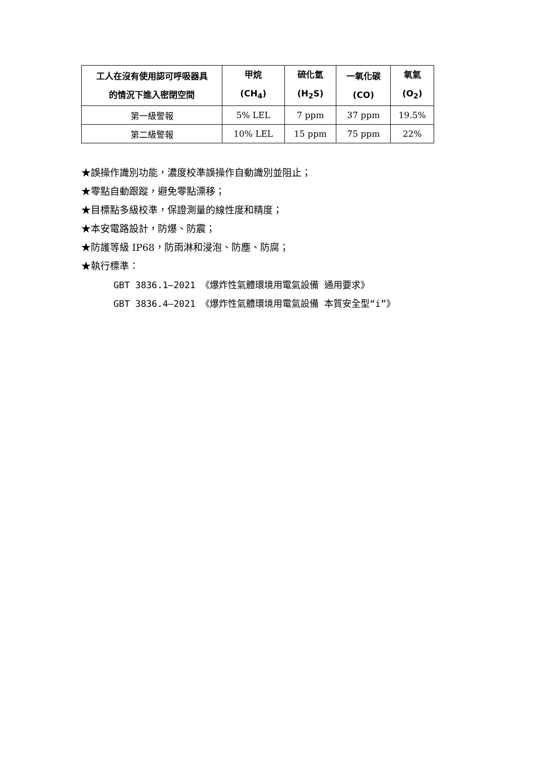| 工人在沒有使用認可呼吸器具 的情況下進入密閉空間 | 甲烷 (CH<sub>4</sub>) | 硫化氫 (H<sub>2</sub>S) | 一氧化碳 (CO) | 氧氣 (O<sub>2</sub>) |
| --- | --- | --- | --- | --- |
| 第一級警報 | 5% LEL | 7 ppm | 37 ppm | 19.5% |
| 第二級警報 | 10% LEL | 15 ppm | 75 ppm | 22% |
★誤操作識別功能，濃度校準誤操作自動識別並阻止；
★零點自動跟蹤，避免零點漂移；
★目標點多級校準，保證測量的線性度和精度；
★本安電路設計，防爆、防震；
★防護等級 IP68，防雨淋和浸泡、防塵、防腐；
★執行標準：
GBT 3836.1—2021 《爆炸性氣體環境用電氣設備 通用要求》
GBT 3836.4—2021 《爆炸性氣體環境用電氣設備 本質安全型“i”》